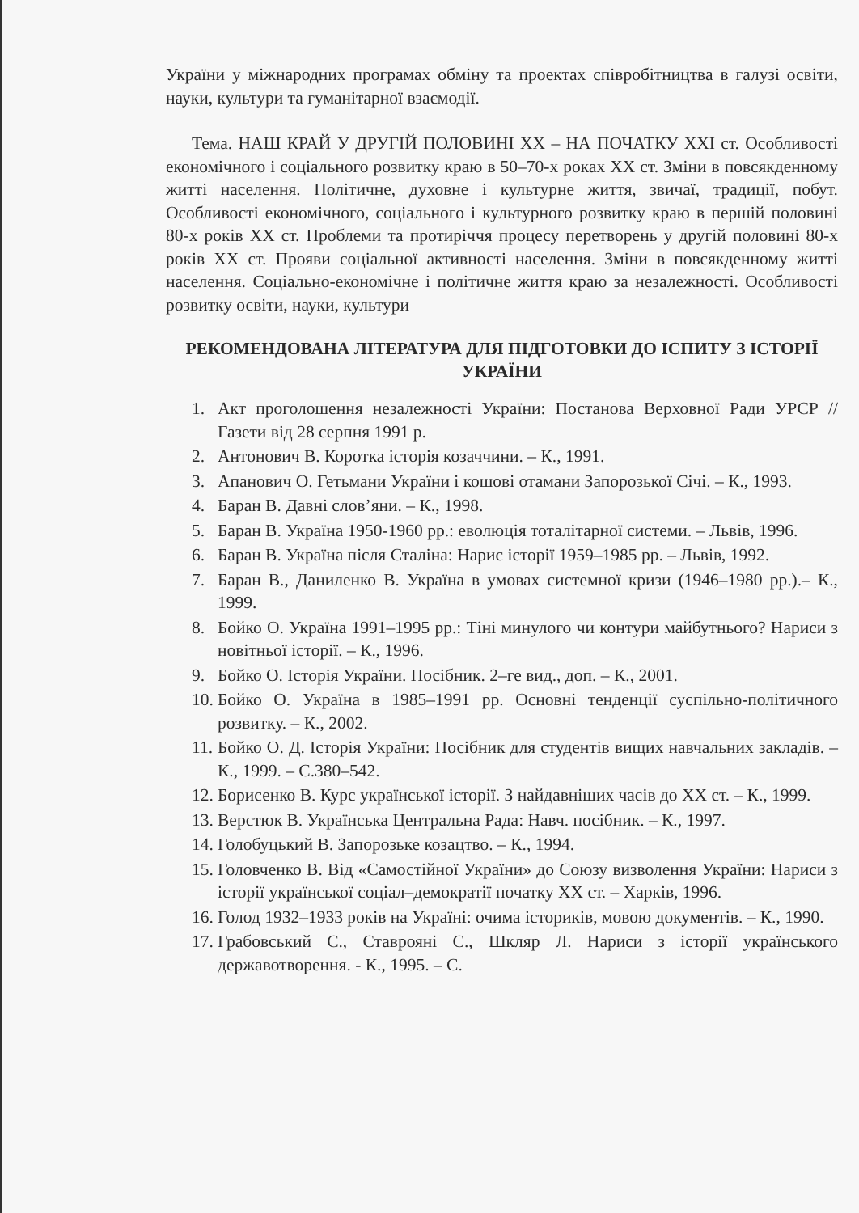України у міжнародних програмах обміну та проектах співробітництва в галузі освіти, науки, культури та гуманітарної взаємодії.
Тема. НАШ КРАЙ У ДРУГІЙ ПОЛОВИНІ ХХ – НА ПОЧАТКУ ХХІ ст. Особливості економічного і соціального розвитку краю в 50–70-х роках ХХ ст. Зміни в повсякденному житті населення. Політичне, духовне і культурне життя, звичаї, традиції, побут. Особливості економічного, соціального і культурного розвитку краю в першій половині 80-х років ХХ ст. Проблеми та протиріччя процесу перетворень у другій половині 80-х років ХХ ст. Прояви соціальної активності населення. Зміни в повсякденному житті населення. Соціально-економічне і політичне життя краю за незалежності. Особливості розвитку освіти, науки, культури
РЕКОМЕНДОВАНА ЛІТЕРАТУРА ДЛЯ ПІДГОТОВКИ ДО ІСПИТУ З ІСТОРІЇ УКРАЇНИ
1. Акт проголошення незалежності України: Постанова Верховної Ради УРСР // Газети від 28 серпня 1991 р.
2. Антонович В. Коротка історія козаччини. – К., 1991.
3. Апанович О. Гетьмани України і кошові отамани Запорозької Січі. – К., 1993.
4. Баран В. Давні слов’яни. – К., 1998.
5. Баран В. Україна 1950-1960 рр.: еволюція тоталітарної системи. – Львів, 1996.
6. Баран В. Україна після Сталіна: Нарис історії 1959–1985 рр. – Львів, 1992.
7. Баран В., Даниленко В. Україна в умовах системної кризи (1946–1980 рр.).– К., 1999.
8. Бойко О. Україна 1991–1995 рр.: Тіні минулого чи контури майбутнього? Нариси з новітньої історії. – К., 1996.
9. Бойко О. Історія України. Посібник. 2–ге вид., доп. – К., 2001.
10. Бойко О. Україна в 1985–1991 рр. Основні тенденції суспільно-політичного розвитку. – К., 2002.
11. Бойко О. Д. Історія України: Посібник для студентів вищих навчальних закладів. – К., 1999. – С.380–542.
12. Борисенко В. Курс української історії. З найдавніших часів до ХХ ст. – К., 1999.
13. Верстюк В. Українська Центральна Рада: Навч. посібник. – К., 1997.
14. Голобуцький В. Запорозьке козацтво. – К., 1994.
15. Головченко В. Від «Самостійної України» до Союзу визволення України: Нариси з історії української соціал–демократії початку ХХ ст. – Харків, 1996.
16. Голод 1932–1933 років на Україні: очима істориків, мовою документів. – К., 1990.
17. Грабовський С., Ставрояні С., Шкляр Л. Нариси з історії українського державотворення. - К., 1995. – С.